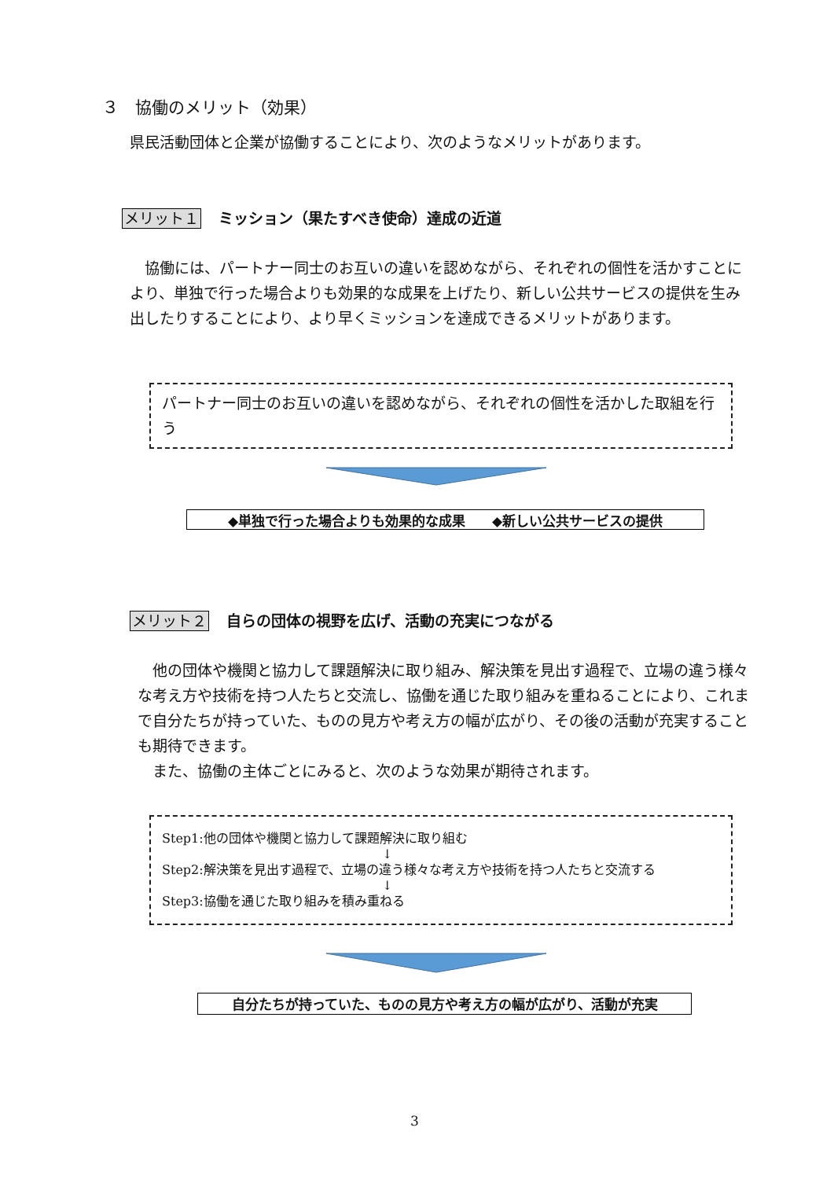３　協働のメリット（効果）
県民活動団体と企業が協働することにより、次のようなメリットがあります。
メリット１ ミッション（果たすべき使命）達成の近道
　協働には、パートナー同士のお互いの違いを認めながら、それぞれの個性を活かすことにより、単独で行った場合よりも効果的な成果を上げたり、新しい公共サービスの提供を生み出したりすることにより、より早くミッションを達成できるメリットがあります。
パートナー同士のお互いの違いを認めながら、それぞれの個性を活かした取組を行う
◆単独で行った場合よりも効果的な成果　　◆新しい公共サービスの提供
メリット２ 自らの団体の視野を広げ、活動の充実につながる
　他の団体や機関と協力して課題解決に取り組み、解決策を見出す過程で、立場の違う様々な考え方や技術を持つ人たちと交流し、協働を通じた取り組みを重ねることにより、これまで自分たちが持っていた、ものの見方や考え方の幅が広がり、その後の活動が充実することも期待できます。
　また、協働の主体ごとにみると、次のような効果が期待されます。
Step1:他の団体や機関と協力して課題解決に取り組む
↓
Step2:解決策を見出す過程で、立場の違う様々な考え方や技術を持つ人たちと交流する
↓
Step3:協働を通じた取り組みを積み重ねる
自分たちが持っていた、ものの見方や考え方の幅が広がり、活動が充実
3